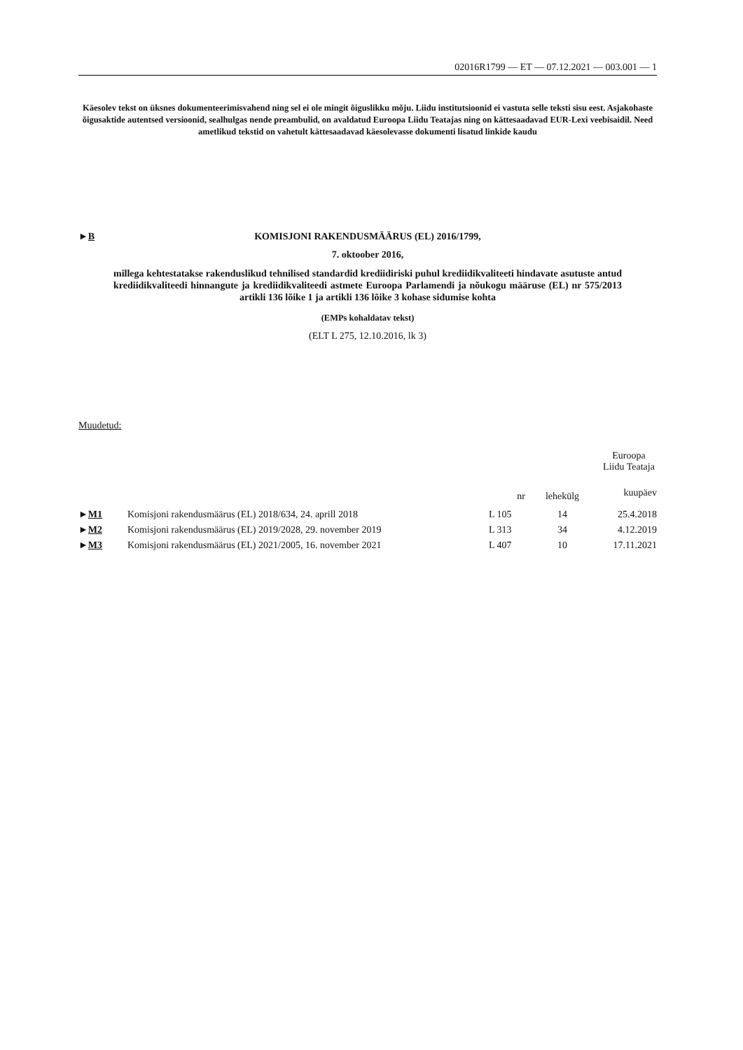02016R1799 — ET — 07.12.2021 — 003.001 — 1
Käesolev tekst on üksnes dokumenteerimisvahend ning sel ei ole mingit õiguslikku mõju. Liidu institutsioonid ei vastuta selle teksti sisu eest. Asjakohaste õigusaktide autentsed versioonid, sealhulgas nende preambulid, on avaldatud Euroopa Liidu Teatajas ning on kättesaadavad EUR-Lexi veebisaidil. Need ametlikud tekstid on vahetult kättesaadavad käesolevasse dokumenti lisatud linkide kaudu
►B
KOMISJONI RAKENDUSMÄÄRUS (EL) 2016/1799,
7. oktoober 2016,
millega kehtestatakse rakenduslikud tehnilised standardid krediidiriski puhul krediidikvaliteeti hindavate asutuste antud krediidikvaliteedi hinnangute ja krediidikvaliteedi astmete Euroopa Parlamendi ja nõukogu määruse (EL) nr 575/2013 artikli 136 lõike 1 ja artikli 136 lõike 3 kohase sidumise kohta
(EMPs kohaldatav tekst)
(ELT L 275, 12.10.2016, lk 3)
Muudetud:
| | | Euroopa Liidu Teataja | | |
| --- | --- | --- | --- | --- |
| | | nr | lehekülg | kuupäev |
| ► M1 | Komisjoni rakendusmäärus (EL) 2018/634, 24. aprill 2018 | L 105 | 14 | 25.4.2018 |
| ► M2 | Komisjoni rakendusmäärus (EL) 2019/2028, 29. november 2019 | L 313 | 34 | 4.12.2019 |
| ► M3 | Komisjoni rakendusmäärus (EL) 2021/2005, 16. november 2021 | L 407 | 10 | 17.11.2021 |